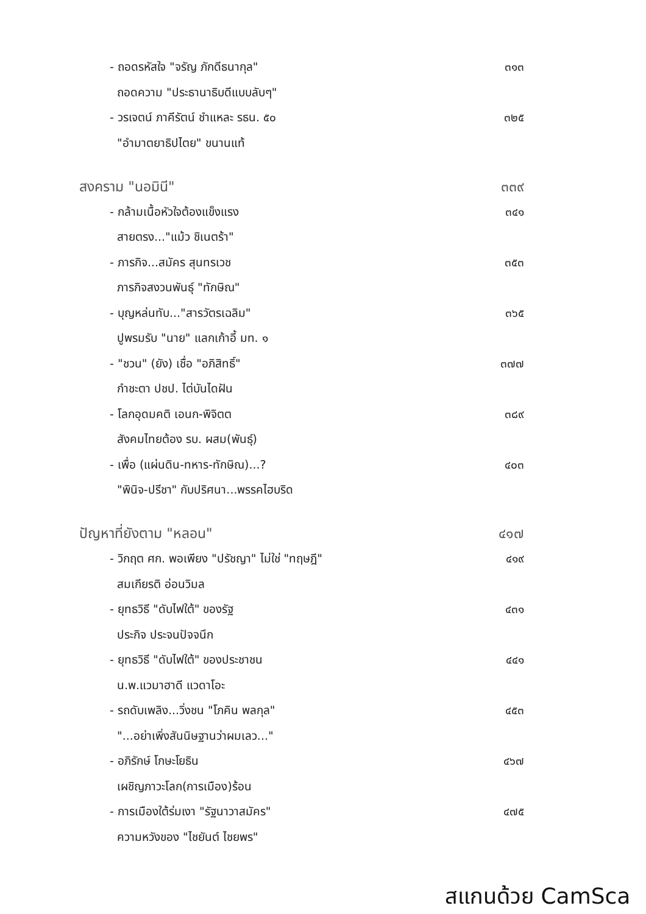- ถอดรหัสใจ "จรัญ ภักดีธนากุล" ๓๑๓
ถอดความ "ประธานาธิบดีแบบลับๆ"
- วรเจตน์ ภาคีรัตน์ ชำแหละ รธน. ๕๐ ๓๒๕
"อำมาตยาธิปไตย" ขนานแท้
สงคราม "นอมินี" ๓๓๙
- กล้ามเนื้อหัวใจต้องแข็งแรง ๓๔๑
สายตรง..."แม้ว ชิเนตร้า"
- ภารกิจ...สมัคร สุนทรเวช ๓๕๓
ภารกิจสงวนพันธุ์ "ทักษิณ"
- บุญหล่นทับ..."สารวัตรเฉลิม" ๓๖๕
ปูพรมรับ "นาย" แลกเก้าอี้ มท. ๑
- "ชวน" (ยัง) เชื่อ "อภิสิทธิ์" ๓๗๗
กำชะตา ปชป. ไต่บันไดฝัน
- โลกอุดมคติ เอนก-พิจิตต ๓๘๙
สังคมไทยต้อง รบ. ผสม(พันธุ์)
- เพื่อ (แผ่นดิน-ทหาร-ทักษิณ)...? ๔๐๓
"พินิจ-ปรีชา" กับปริศนา...พรรคไฮบริด
ปัญหาที่ยังตาม "หลอน" ๔๑๗
- วิกฤต ศก. พอเพียง "ปรัชญา" ไม่ใช่ "ทฤษฎี" ๔๑๙
สมเกียรติ อ่อนวิมล
- ยุทธวิธี "ดับไฟใต้" ของรัฐ ๔๓๑
ประกิจ ประจนปัจจนึก
- ยุทธวิธี "ดับไฟใต้" ของประชาชน ๔๔๑
น.พ.แวมาฮาดี แวดาโอะ
- รถดับเพลิง...วิ่งชน "โภคิน พลกุล" ๔๕๓
"...อย่าเพิ่งสันนิษฐานว่าผมเลว..."
- อภิรักษ์ โกษะโยธิน ๔๖๗
เผชิญภาวะโลก(การเมือง)ร้อน
- การเมืองใต้ร่มเงา "รัฐนาวาสมัคร" ๔๗๕
ความหวังของ "ไชยันต์ ไชยพร"
สแกนด้วย CamSca